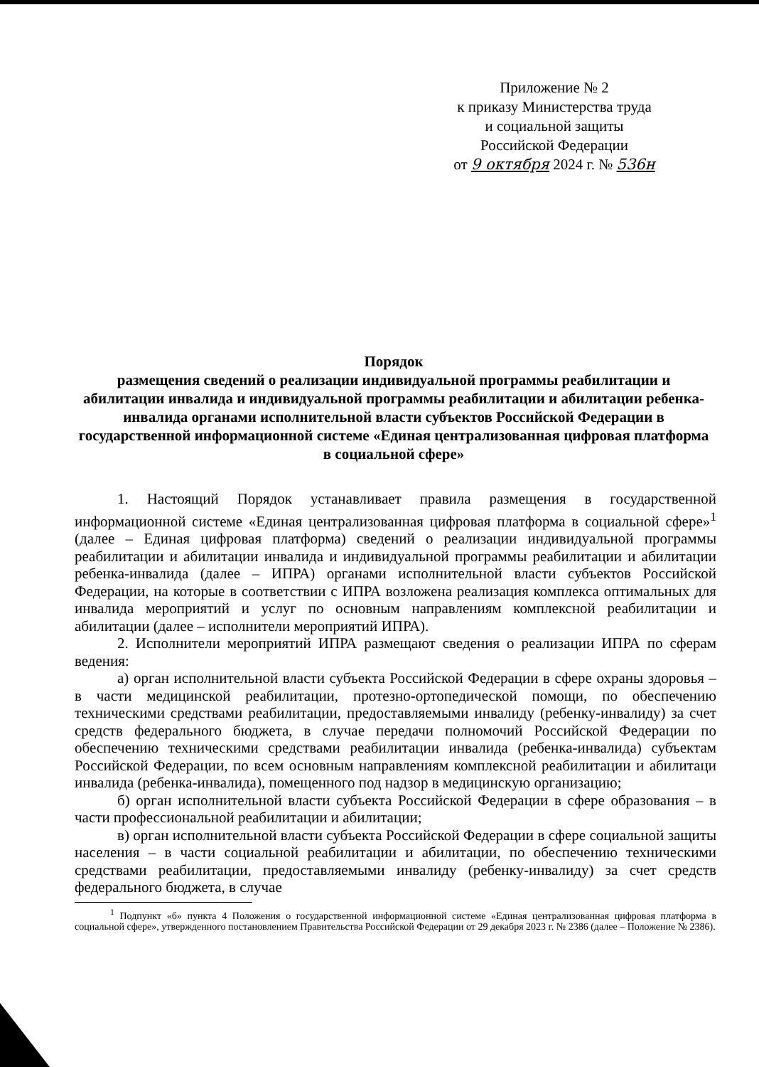Приложение № 2
к приказу Министерства труда
и социальной защиты
Российской Федерации
от 9 октября 2024 г. № 536н
Порядок
размещения сведений о реализации индивидуальной программы реабилитации и абилитации инвалида и индивидуальной программы реабилитации и абилитации ребенка-инвалида органами исполнительной власти субъектов Российской Федерации в государственной информационной системе «Единая централизованная цифровая платформа в социальной сфере»
1. Настоящий Порядок устанавливает правила размещения в государственной информационной системе «Единая централизованная цифровая платформа в социальной сфере»<sup>1</sup> (далее – Единая цифровая платформа) сведений о реализации индивидуальной программы реабилитации и абилитации инвалида и индивидуальной программы реабилитации и абилитации ребенка-инвалида (далее – ИПРА) органами исполнительной власти субъектов Российской Федерации, на которые в соответствии с ИПРА возложена реализация комплекса оптимальных для инвалида мероприятий и услуг по основным направлениям комплексной реабилитации и абилитации (далее – исполнители мероприятий ИПРА).
2. Исполнители мероприятий ИПРА размещают сведения о реализации ИПРА по сферам ведения:
а) орган исполнительной власти субъекта Российской Федерации в сфере охраны здоровья – в части медицинской реабилитации, протезно-ортопедической помощи, по обеспечению техническими средствами реабилитации, предоставляемыми инвалиду (ребенку-инвалиду) за счет средств федерального бюджета, в случае передачи полномочий Российской Федерации по обеспечению техническими средствами реабилитации инвалида (ребенка-инвалида) субъектам Российской Федерации, по всем основным направлениям комплексной реабилитации и абилитаци инвалида (ребенка-инвалида), помещенного под надзор в медицинскую организацию;
б) орган исполнительной власти субъекта Российской Федерации в сфере образования – в части профессиональной реабилитации и абилитации;
в) орган исполнительной власти субъекта Российской Федерации в сфере социальной защиты населения – в части социальной реабилитации и абилитации, по обеспечению техническими средствами реабилитации, предоставляемыми инвалиду (ребенку-инвалиду) за счет средств федерального бюджета, в случае
<sup>1</sup> Подпункт «б» пункта 4 Положения о государственной информационной системе «Единая централизованная цифровая платформа в социальной сфере», утвержденного постановлением Правительства Российской Федерации от 29 декабря 2023 г. № 2386 (далее – Положение № 2386).